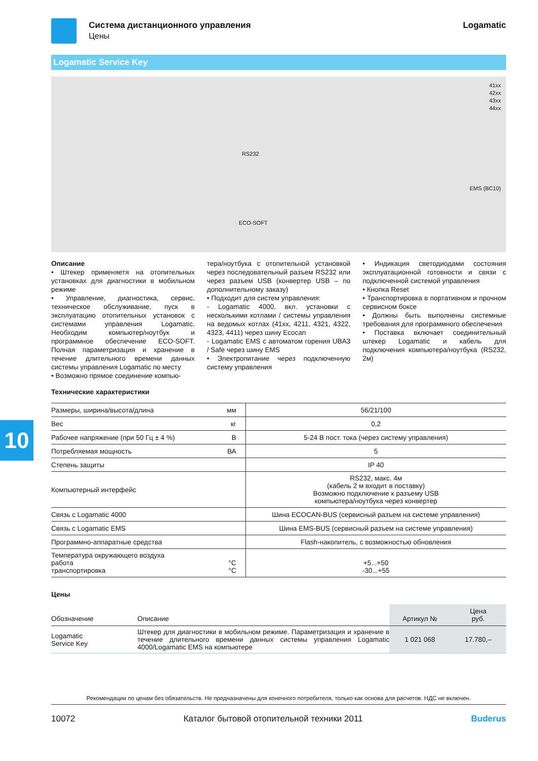10
Система дистанционного управления
Цены
Logamatic
Logamatic Service Key
41xx
42xx
43xx
44xx
RS232
EMS (BC10)
ECO-SOFT
Описание
• Штекер применяетя на отопительных установках для диагностики в мобильном режиме
• Управление, диагностика, сервис, техническое обслуживание, пуск в эксплуатацию отопительных установок с системами управления Logamatic. Необходим компьютер/ноутбук и программное обеспечение ECO-SOFT. Полная параметризация и хранение в течение длительного времени данных системы управления Logamatic по месту
• Возможно прямое соединение компью-
тера/ноутбука с отопительной установкой через последовательный разъем RS232 или через разъем USB (конвертер USB – по дополнительному заказу)
• Подходит для систем управления:
- Logamatic 4000, вкл. установки с несколькими котлами / системы управления на ведомых котлах (41xx, 4211, 4321, 4322, 4323, 4411) через шину Ecocan
- Logamatic EMS с автоматом горения UBA3 / Safe через шину EMS
• Электропитание через подключенную систему управления
• Индикация светодиодами состояния эксплуатационной готовности и связи с подключенной системой управления
• Кнопка Reset
• Транспортировка в портативном и прочном сервисном боксе
• Должны быть выполнены системные требования для программного обеспечения
• Поставка включает соединительный штекер Logamatic и кабель для подключения компьютера/ноутбука (RS232, 2м)
Технические характеристики
| Размеры, ширина/высота/длина | мм | 56/21/100 |
| Вес | кг | 0,2 |
| Рабочее напряжение (при 50 Гц ± 4 %) | В | 5-24 В пост. тока (через систему управления) |
| Потребляемая мощность | ВА | 5 |
| Степень защиты | | IP 40 |
| Компьютерный интерфейс | | RS232, макс. 4м (кабель 2 м входит в поставку) Возможно подключение к разъему USB компьютера/ноутбука через конвертер |
| Связь с Logamatic 4000 | | Шина ECOCAN-BUS (сервисный разъем на системе управления) |
| Связь с Logamatic EMS | | Шина EMS-BUS (сервисный разъем на системе управления) |
| Программно-аппаратные средства | | Flash-накопитель, с возможностью обновления |
| Температура окружающего воздуха работа транспортировка | °C °C | +5...+50 -30...+55 |
Цены
| Обозначение | Описание | Артикул № | Цена руб. |
| --- | --- | --- | --- |
| Logamatic Service Key | Штекер для диагностики в мобильном режиме. Параметризация и хранение в течение длительного времени данных системы управления Logamatic 4000/Logamatic EMS на компьютере | 1 021 068 | 17.780,– |
Рекомендации по ценам без обязательств. Не предназначены для конечного потребителя, только как основа для расчетов. НДС не включен.
10072 Каталог бытовой отопительной техники 2011 Buderus